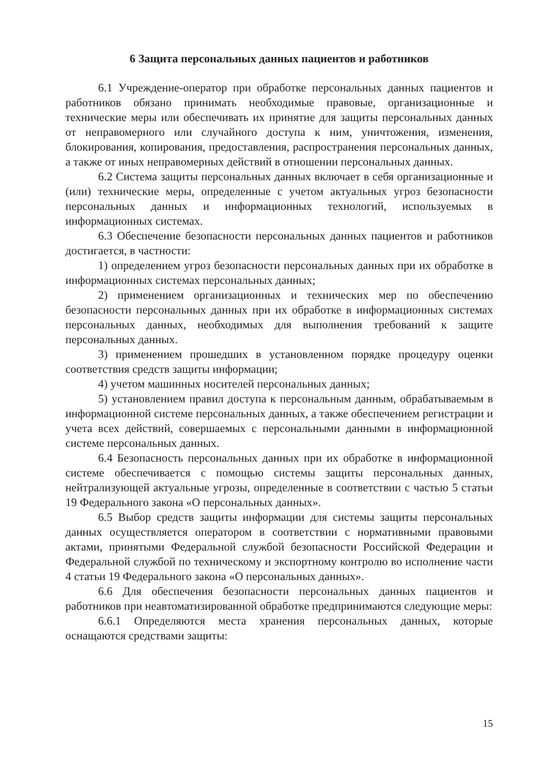6 Защита персональных данных пациентов и работников
6.1 Учреждение-оператор при обработке персональных данных пациентов и работников обязано принимать необходимые правовые, организационные и технические меры или обеспечивать их принятие для защиты персональных данных от неправомерного или случайного доступа к ним, уничтожения, изменения, блокирования, копирования, предоставления, распространения персональных данных, а также от иных неправомерных действий в отношении персональных данных.
6.2 Система защиты персональных данных включает в себя организационные и (или) технические меры, определенные с учетом актуальных угроз безопасности персональных данных и информационных технологий, используемых в информационных системах.
6.3 Обеспечение безопасности персональных данных пациентов и работников достигается, в частности:
1) определением угроз безопасности персональных данных при их обработке в информационных системах персональных данных;
2) применением организационных и технических мер по обеспечению безопасности персональных данных при их обработке в информационных системах персональных данных, необходимых для выполнения требований к защите персональных данных.
3) применением прошедших в установленном порядке процедуру оценки соответствия средств защиты информации;
4) учетом машинных носителей персональных данных;
5) установлением правил доступа к персональным данным, обрабатываемым в информационной системе персональных данных, а также обеспечением регистрации и учета всех действий, совершаемых с персональными данными в информационной системе персональных данных.
6.4 Безопасность персональных данных при их обработке в информационной системе обеспечивается с помощью системы защиты персональных данных, нейтрализующей актуальные угрозы, определенные в соответствии с частью 5 статьи 19 Федерального закона «О персональных данных».
6.5 Выбор средств защиты информации для системы защиты персональных данных осуществляется оператором в соответствии с нормативными правовыми актами, принятыми Федеральной службой безопасности Российской Федерации и Федеральной службой по техническому и экспортному контролю во исполнение части 4 статьи 19 Федерального закона «О персональных данных».
6.6 Для обеспечения безопасности персональных данных пациентов и работников при неавтоматизированной обработке предпринимаются следующие меры:
6.6.1 Определяются места хранения персональных данных, которые оснащаются средствами защиты:
15